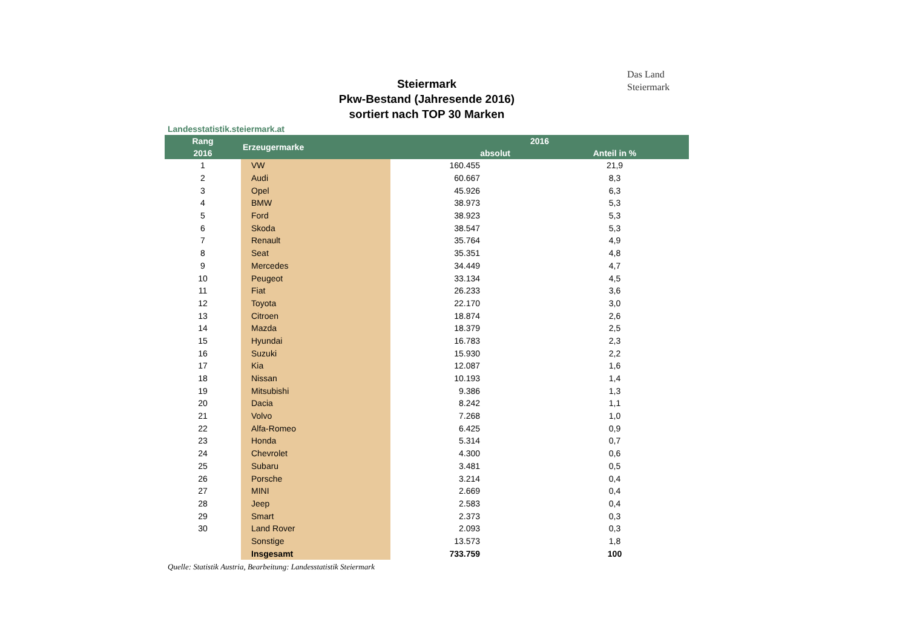Das Land
Steiermark
Steiermark
Pkw-Bestand (Jahresende 2016)
sortiert nach TOP 30 Marken
Landesstatistik.steiermark.at
| Rang | Erzeugermarke | 2016 | |
| --- | --- | --- | --- |
| 2016 | | absolut | Anteil in % |
| 1 | VW | 160.455 | 21,9 |
| 2 | Audi | 60.667 | 8,3 |
| 3 | Opel | 45.926 | 6,3 |
| 4 | BMW | 38.973 | 5,3 |
| 5 | Ford | 38.923 | 5,3 |
| 6 | Skoda | 38.547 | 5,3 |
| 7 | Renault | 35.764 | 4,9 |
| 8 | Seat | 35.351 | 4,8 |
| 9 | Mercedes | 34.449 | 4,7 |
| 10 | Peugeot | 33.134 | 4,5 |
| 11 | Fiat | 26.233 | 3,6 |
| 12 | Toyota | 22.170 | 3,0 |
| 13 | Citroen | 18.874 | 2,6 |
| 14 | Mazda | 18.379 | 2,5 |
| 15 | Hyundai | 16.783 | 2,3 |
| 16 | Suzuki | 15.930 | 2,2 |
| 17 | Kia | 12.087 | 1,6 |
| 18 | Nissan | 10.193 | 1,4 |
| 19 | Mitsubishi | 9.386 | 1,3 |
| 20 | Dacia | 8.242 | 1,1 |
| 21 | Volvo | 7.268 | 1,0 |
| 22 | Alfa-Romeo | 6.425 | 0,9 |
| 23 | Honda | 5.314 | 0,7 |
| 24 | Chevrolet | 4.300 | 0,6 |
| 25 | Subaru | 3.481 | 0,5 |
| 26 | Porsche | 3.214 | 0,4 |
| 27 | MINI | 2.669 | 0,4 |
| 28 | Jeep | 2.583 | 0,4 |
| 29 | Smart | 2.373 | 0,3 |
| 30 | Land Rover | 2.093 | 0,3 |
| | Sonstige | 13.573 | 1,8 |
| | Insgesamt | 733.759 | 100 |
Quelle: Statistik Austria, Bearbeitung: Landesstatistik Steiermark